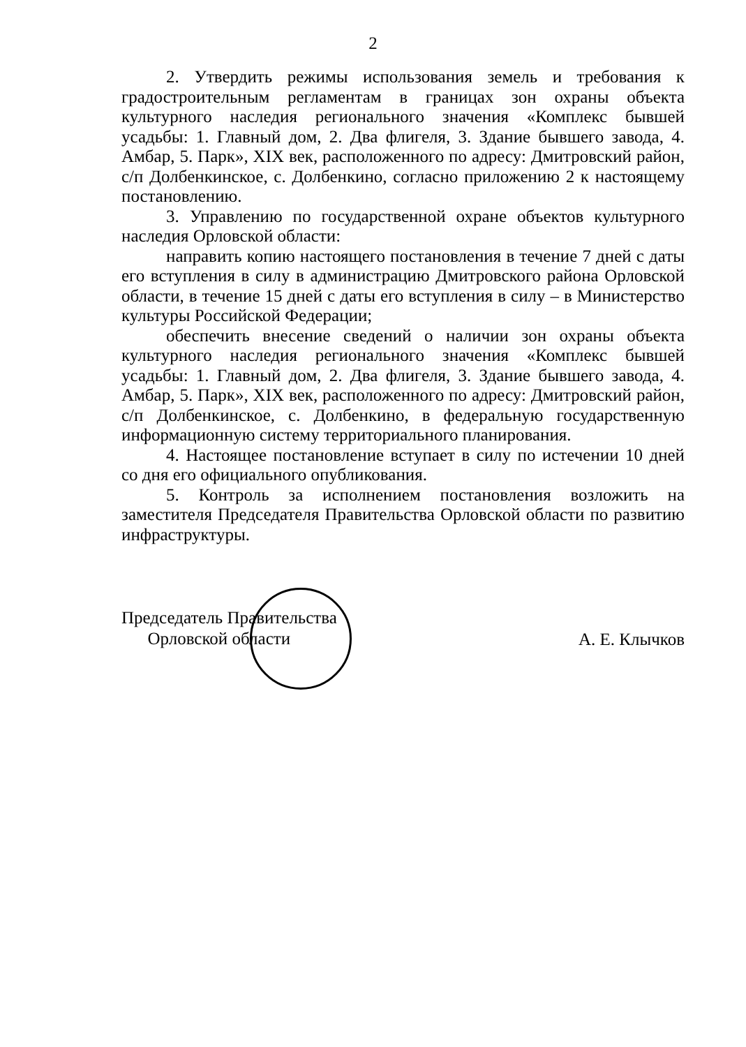2
2. Утвердить режимы использования земель и требования к градостроительным регламентам в границах зон охраны объекта культурного наследия регионального значения «Комплекс бывшей усадьбы: 1. Главный дом, 2. Два флигеля, 3. Здание бывшего завода, 4. Амбар, 5. Парк», XIX век, расположенного по адресу: Дмитровский район, с/п Долбенкинское, с. Долбенкино, согласно приложению 2 к настоящему постановлению.
3. Управлению по государственной охране объектов культурного наследия Орловской области:
направить копию настоящего постановления в течение 7 дней с даты его вступления в силу в администрацию Дмитровского района Орловской области, в течение 15 дней с даты его вступления в силу – в Министерство культуры Российской Федерации;
обеспечить внесение сведений о наличии зон охраны объекта культурного наследия регионального значения «Комплекс бывшей усадьбы: 1. Главный дом, 2. Два флигеля, 3. Здание бывшего завода, 4. Амбар, 5. Парк», XIX век, расположенного по адресу: Дмитровский район, с/п Долбенкинское, с. Долбенкино, в федеральную государственную информационную систему территориального планирования.
4. Настоящее постановление вступает в силу по истечении 10 дней со дня его официального опубликования.
5. Контроль за исполнением постановления возложить на заместителя Председателя Правительства Орловской области по развитию инфраструктуры.
Председатель Правительства
Орловской области
А. Е. Клычков